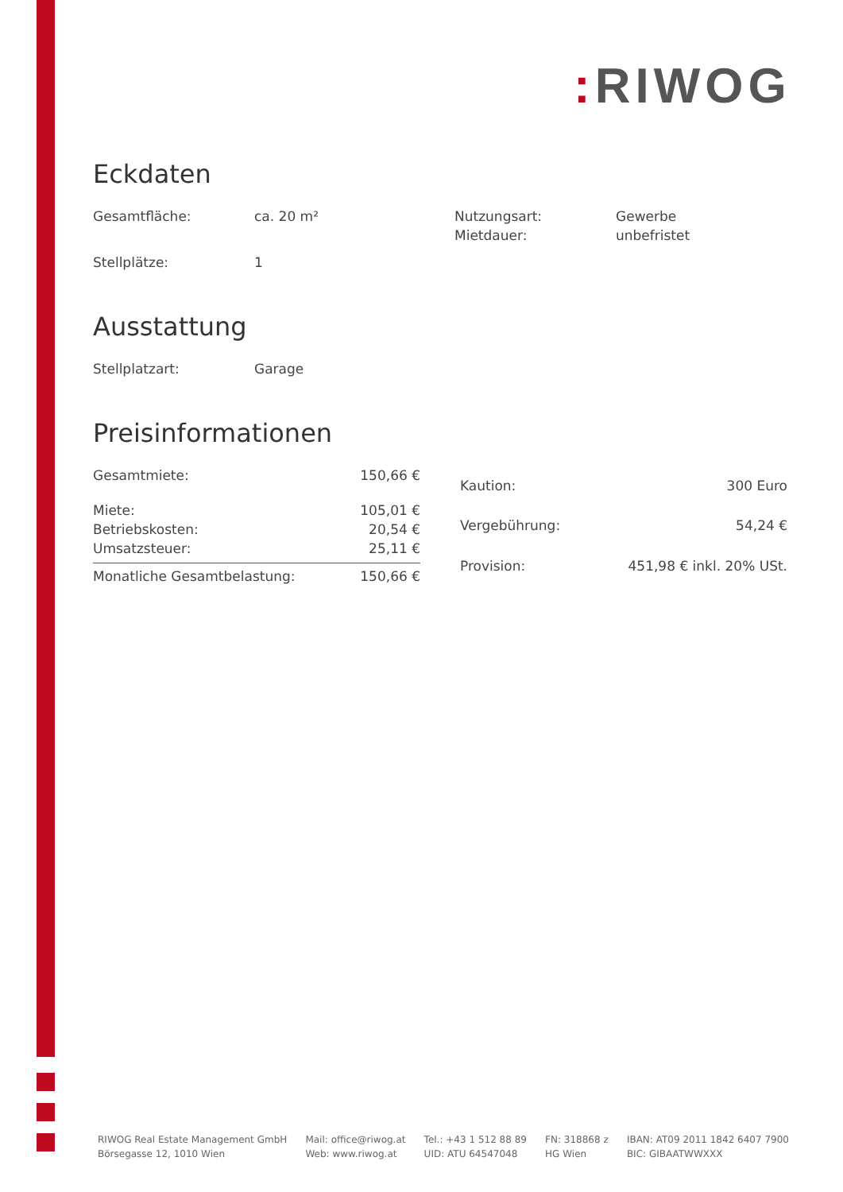: RIWOG
Eckdaten
| Gesamtfläche: | ca. 20 m² | Nutzungsart: | Gewerbe |
| | | Mietdauer: | unbefristet |
| Stellplätze: | 1 | | |
Ausstattung
| Stellplatzart: | Garage |
Preisinformationen
| Gesamtmiete: | 150,66 € |
| Miete: | 105,01 € |
| Betriebskosten: | 20,54 € |
| Umsatzsteuer: | 25,11 € |
| Monatliche Gesamtbelastung: | 150,66 € |
| Kaution: | 300 Euro |
| Vergebührung: | 54,24 € |
| Provision: | 451,98 € inkl. 20% USt. |
RIWOG Real Estate Management GmbH
Börsegasse 12, 1010 Wien
Mail: office@riwog.at
Web: www.riwog.at
Tel.: +43 1 512 88 89
UID: ATU 64547048
FN: 318868 z
HG Wien
IBAN: AT09 2011 1842 6407 7900
BIC: GIBAATWWXXX